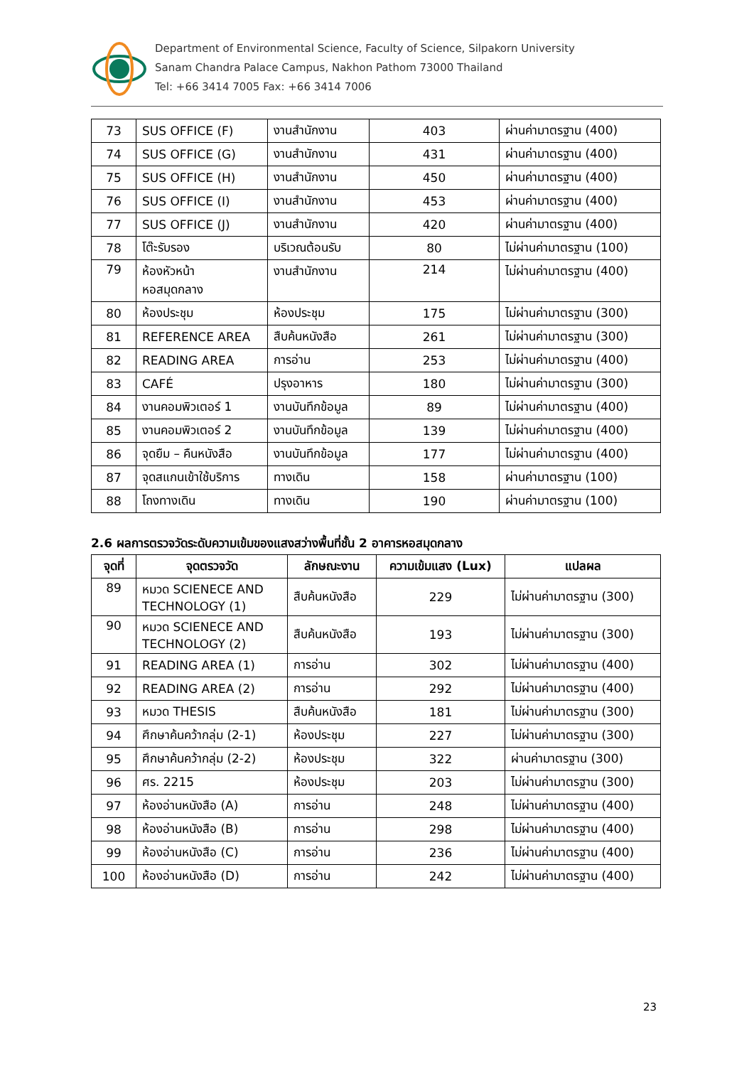Department of Environmental Science, Faculty of Science, Silpakorn University
Sanam Chandra Palace Campus, Nakhon Pathom 73000 Thailand
Tel: +66 3414 7005 Fax: +66 3414 7006
| 73 | SUS OFFICE (F) | งานสำนักงาน | 403 | ผ่านค่ามาตรฐาน (400) |
| 74 | SUS OFFICE (G) | งานสำนักงาน | 431 | ผ่านค่ามาตรฐาน (400) |
| 75 | SUS OFFICE (H) | งานสำนักงาน | 450 | ผ่านค่ามาตรฐาน (400) |
| 76 | SUS OFFICE (I) | งานสำนักงาน | 453 | ผ่านค่ามาตรฐาน (400) |
| 77 | SUS OFFICE (J) | งานสำนักงาน | 420 | ผ่านค่ามาตรฐาน (400) |
| 78 | โต๊ะรับรอง | บริเวณต้อนรับ | 80 | ไม่ผ่านค่ามาตรฐาน (100) |
| 79 | ห้องหัวหน้า หอสมุดกลาง | งานสำนักงาน | 214 | ไม่ผ่านค่ามาตรฐาน (400) |
| 80 | ห้องประชุม | ห้องประชุม | 175 | ไม่ผ่านค่ามาตรฐาน (300) |
| 81 | REFERENCE AREA | สืบค้นหนังสือ | 261 | ไม่ผ่านค่ามาตรฐาน (300) |
| 82 | READING AREA | การอ่าน | 253 | ไม่ผ่านค่ามาตรฐาน (400) |
| 83 | CAFÉ | ปรุงอาหาร | 180 | ไม่ผ่านค่ามาตรฐาน (300) |
| 84 | งานคอมพิวเตอร์ 1 | งานบันทึกข้อมูล | 89 | ไม่ผ่านค่ามาตรฐาน (400) |
| 85 | งานคอมพิวเตอร์ 2 | งานบันทึกข้อมูล | 139 | ไม่ผ่านค่ามาตรฐาน (400) |
| 86 | จุดยืม – คืนหนังสือ | งานบันทึกข้อมูล | 177 | ไม่ผ่านค่ามาตรฐาน (400) |
| 87 | จุดสแกนเข้าใช้บริการ | ทางเดิน | 158 | ผ่านค่ามาตรฐาน (100) |
| 88 | โถงทางเดิน | ทางเดิน | 190 | ผ่านค่ามาตรฐาน (100) |
2.6 ผลการตรวจวัดระดับความเข้มของแสงสว่างพื้นที่ชั้น 2 อาคารหอสมุดกลาง
| จุดที่ | จุดตรวจวัด | ลักษณะงาน | ความเข้มแสง (Lux) | แปลผล |
| --- | --- | --- | --- | --- |
| 89 | หมวด SCIENECE AND TECHNOLOGY (1) | สืบค้นหนังสือ | 229 | ไม่ผ่านค่ามาตรฐาน (300) |
| 90 | หมวด SCIENECE AND TECHNOLOGY (2) | สืบค้นหนังสือ | 193 | ไม่ผ่านค่ามาตรฐาน (300) |
| 91 | READING AREA (1) | การอ่าน | 302 | ไม่ผ่านค่ามาตรฐาน (400) |
| 92 | READING AREA (2) | การอ่าน | 292 | ไม่ผ่านค่ามาตรฐาน (400) |
| 93 | หมวด THESIS | สืบค้นหนังสือ | 181 | ไม่ผ่านค่ามาตรฐาน (300) |
| 94 | ศึกษาค้นคว้ากลุ่ม (2-1) | ห้องประชุม | 227 | ไม่ผ่านค่ามาตรฐาน (300) |
| 95 | ศึกษาค้นคว้ากลุ่ม (2-2) | ห้องประชุม | 322 | ผ่านค่ามาตรฐาน (300) |
| 96 | ศร. 2215 | ห้องประชุม | 203 | ไม่ผ่านค่ามาตรฐาน (300) |
| 97 | ห้องอ่านหนังสือ (A) | การอ่าน | 248 | ไม่ผ่านค่ามาตรฐาน (400) |
| 98 | ห้องอ่านหนังสือ (B) | การอ่าน | 298 | ไม่ผ่านค่ามาตรฐาน (400) |
| 99 | ห้องอ่านหนังสือ (C) | การอ่าน | 236 | ไม่ผ่านค่ามาตรฐาน (400) |
| 100 | ห้องอ่านหนังสือ (D) | การอ่าน | 242 | ไม่ผ่านค่ามาตรฐาน (400) |
23